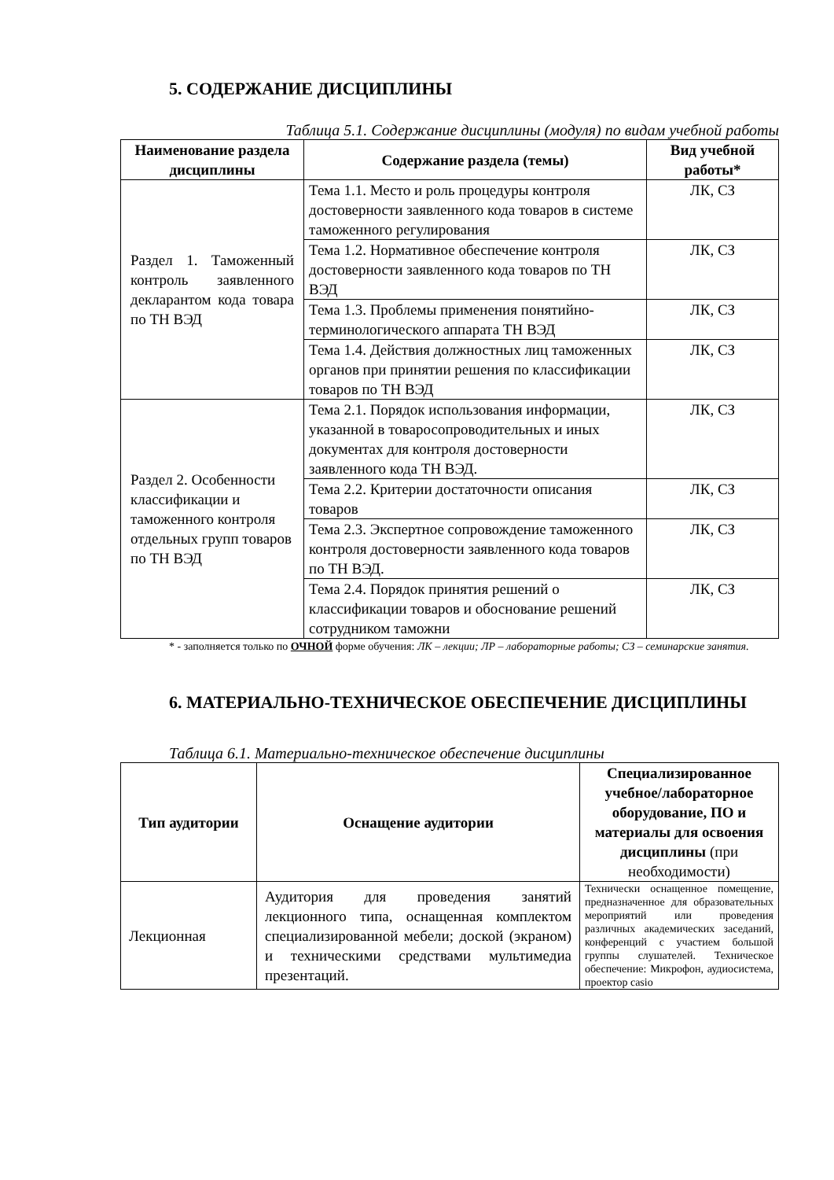5. СОДЕРЖАНИЕ ДИСЦИПЛИНЫ
Таблица 5.1. Содержание дисциплины (модуля) по видам учебной работы
| Наименование раздела дисциплины | Содержание раздела (темы) | Вид учебной работы* |
| --- | --- | --- |
| Раздел 1. Таможенный контроль заявленного декларантом кода товара по ТН ВЭД | Тема 1.1. Место и роль процедуры контроля достоверности заявленного кода товаров в системе таможенного регулирования | ЛК, СЗ |
| | Тема 1.2. Нормативное обеспечение контроля достоверности заявленного кода товаров по ТН ВЭД | ЛК, СЗ |
| | Тема 1.3. Проблемы применения понятийно-терминологического аппарата ТН ВЭД | ЛК, СЗ |
| | Тема 1.4. Действия должностных лиц таможенных органов при принятии решения по классификации товаров по ТН ВЭД | ЛК, СЗ |
| Раздел 2. Особенности классификации и таможенного контроля отдельных групп товаров по ТН ВЭД | Тема 2.1. Порядок использования информации, указанной в товаросопроводительных и иных документах для контроля достоверности заявленного кода ТН ВЭД. | ЛК, СЗ |
| | Тема 2.2. Критерии достаточности описания товаров | ЛК, СЗ |
| | Тема 2.3. Экспертное сопровождение таможенного контроля достоверности заявленного кода товаров по ТН ВЭД. | ЛК, СЗ |
| | Тема 2.4. Порядок принятия решений о классификации товаров и обоснование решений сотрудником таможни | ЛК, СЗ |
* - заполняется только по ОЧНОЙ форме обучения: ЛК – лекции; ЛР – лабораторные работы; СЗ – семинарские занятия.
6. МАТЕРИАЛЬНО-ТЕХНИЧЕСКОЕ ОБЕСПЕЧЕНИЕ ДИСЦИПЛИНЫ
Таблица 6.1. Материально-техническое обеспечение дисциплины
| Тип аудитории | Оснащение аудитории | Специализированное учебное/лабораторное оборудование, ПО и материалы для освоения дисциплины (при необходимости) |
| --- | --- | --- |
| Лекционная | Аудитория для проведения занятий лекционного типа, оснащенная комплектом специализированной мебели; доской (экраном) и техническими средствами мультимедиа презентаций. | Технически оснащенное помещение, предназначенное для образовательных мероприятий или проведения различных академических заседаний, конференций с участием большой группы слушателей. Техническое обеспечение: Микрофон, аудиосистема, проектор casio |